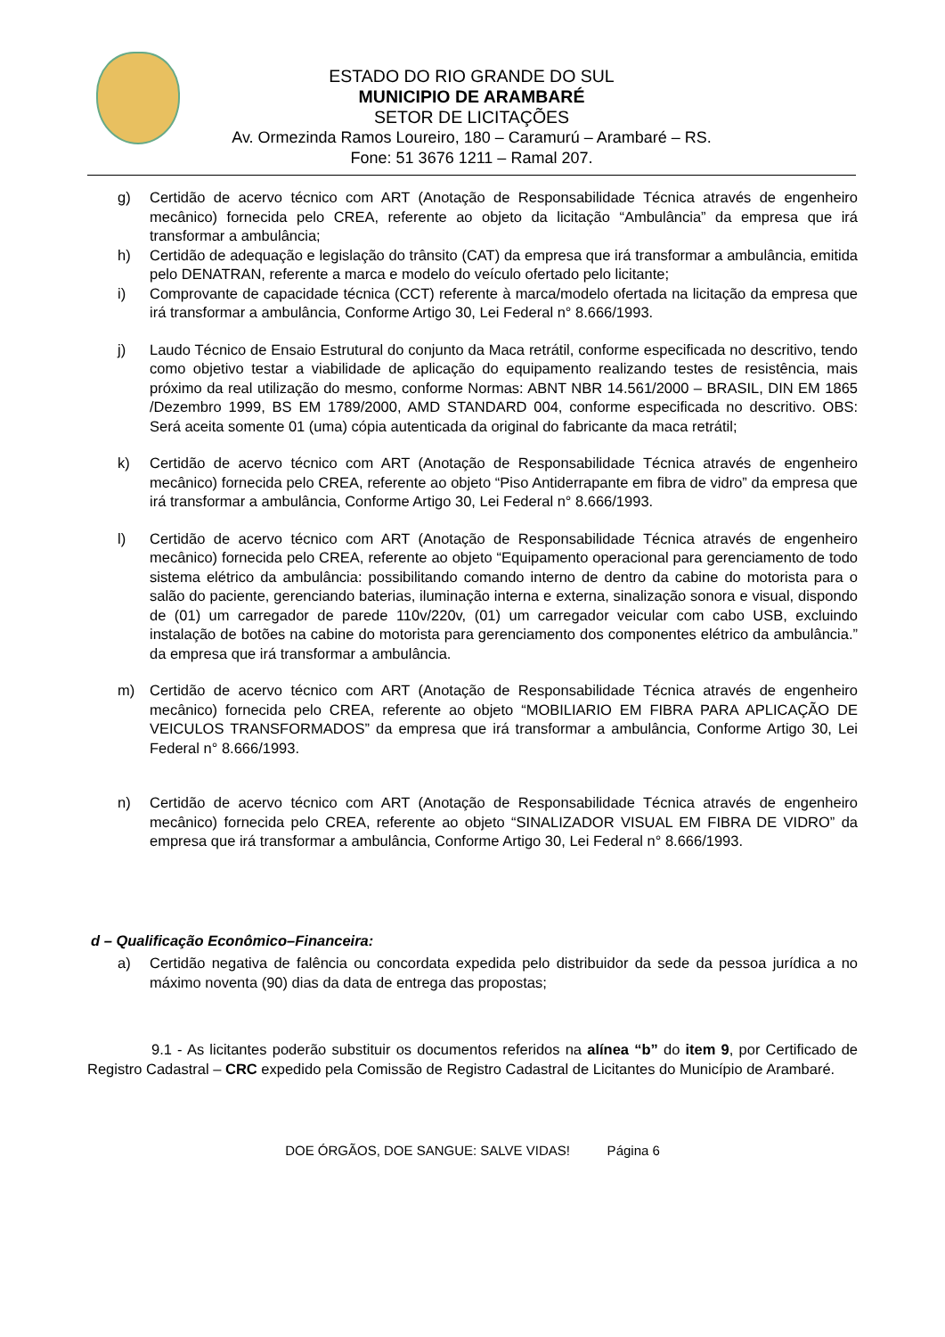ESTADO DO RIO GRANDE DO SUL
MUNICIPIO DE ARAMBARÉ
SETOR DE LICITAÇÕES
Av. Ormezinda Ramos Loureiro, 180 – Caramurú – Arambaré – RS.
Fone: 51 3676 1211 – Ramal 207.
g) Certidão de acervo técnico com ART (Anotação de Responsabilidade Técnica através de engenheiro mecânico) fornecida pelo CREA, referente ao objeto da licitação “Ambulância” da empresa que irá transformar a ambulância;
h) Certidão de adequação e legislação do trânsito (CAT) da empresa que irá transformar a ambulância, emitida pelo DENATRAN, referente a marca e modelo do veículo ofertado pelo licitante;
i) Comprovante de capacidade técnica (CCT) referente à marca/modelo ofertada na licitação da empresa que irá transformar a ambulância, Conforme Artigo 30, Lei Federal n° 8.666/1993.
j) Laudo Técnico de Ensaio Estrutural do conjunto da Maca retrátil, conforme especificada no descritivo, tendo como objetivo testar a viabilidade de aplicação do equipamento realizando testes de resistência, mais próximo da real utilização do mesmo, conforme Normas: ABNT NBR 14.561/2000 – BRASIL, DIN EM 1865 /Dezembro 1999, BS EM 1789/2000, AMD STANDARD 004, conforme especificada no descritivo. OBS: Será aceita somente 01 (uma) cópia autenticada da original do fabricante da maca retrátil;
k) Certidão de acervo técnico com ART (Anotação de Responsabilidade Técnica através de engenheiro mecânico) fornecida pelo CREA, referente ao objeto “Piso Antiderrapante em fibra de vidro” da empresa que irá transformar a ambulância, Conforme Artigo 30, Lei Federal n° 8.666/1993.
l) Certidão de acervo técnico com ART (Anotação de Responsabilidade Técnica através de engenheiro mecânico) fornecida pelo CREA, referente ao objeto “Equipamento operacional para gerenciamento de todo sistema elétrico da ambulância: possibilitando comando interno de dentro da cabine do motorista para o salão do paciente, gerenciando baterias, iluminação interna e externa, sinalização sonora e visual, dispondo de (01) um carregador de parede 110v/220v, (01) um carregador veicular com cabo USB, excluindo instalação de botões na cabine do motorista para gerenciamento dos componentes elétrico da ambulância.” da empresa que irá transformar a ambulância.
m) Certidão de acervo técnico com ART (Anotação de Responsabilidade Técnica através de engenheiro mecânico) fornecida pelo CREA, referente ao objeto “MOBILIARIO EM FIBRA PARA APLICAÇÃO DE VEICULOS TRANSFORMADOS” da empresa que irá transformar a ambulância, Conforme Artigo 30, Lei Federal n° 8.666/1993.
n) Certidão de acervo técnico com ART (Anotação de Responsabilidade Técnica através de engenheiro mecânico) fornecida pelo CREA, referente ao objeto “SINALIZADOR VISUAL EM FIBRA DE VIDRO” da empresa que irá transformar a ambulância, Conforme Artigo 30, Lei Federal n° 8.666/1993.
d – Qualificação Econômico–Financeira:
a) Certidão negativa de falência ou concordata expedida pelo distribuidor da sede da pessoa jurídica a no máximo noventa (90) dias da data de entrega das propostas;
9.1 - As licitantes poderão substituir os documentos referidos na alínea “b” do item 9, por Certificado de Registro Cadastral – CRC expedido pela Comissão de Registro Cadastral de Licitantes do Município de Arambaré.
DOE ÓRGÃOS, DOE SANGUE: SALVE VIDAS! Página 6